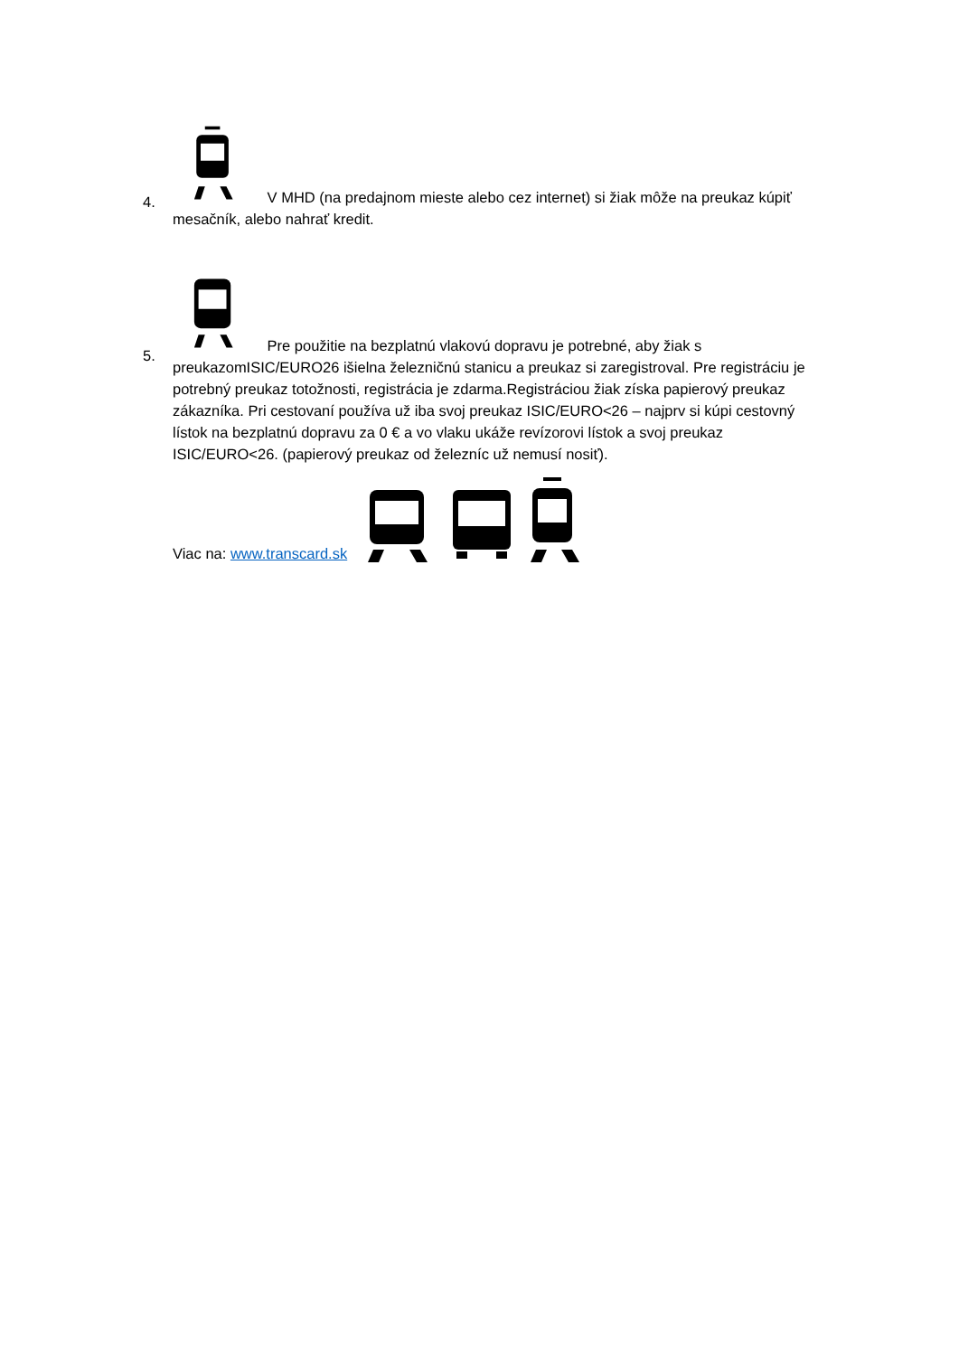4.
V MHD (na predajnom mieste alebo cez internet) si žiak môže na preukaz kúpiť mesačník, alebo nahrať kredit.
5.
Pre použitie na bezplatnú vlakovú dopravu je potrebné, aby žiak s preukazomISIC/EURO26 išielna železničnú stanicu a preukaz si zaregistroval. Pre registráciu je potrebný preukaz totožnosti, registrácia je zdarma.Registráciou žiak získa papierový preukaz zákazníka. Pri cestovaní používa už iba svoj preukaz ISIC/EURO<26 – najprv si kúpi cestovný lístok na bezplatnú dopravu za 0 € a vo vlaku ukáže revízorovi lístok a svoj preukaz ISIC/EURO<26. (papierový preukaz od železníc už nemusí nosiť).
Viac na: www.transcard.sk